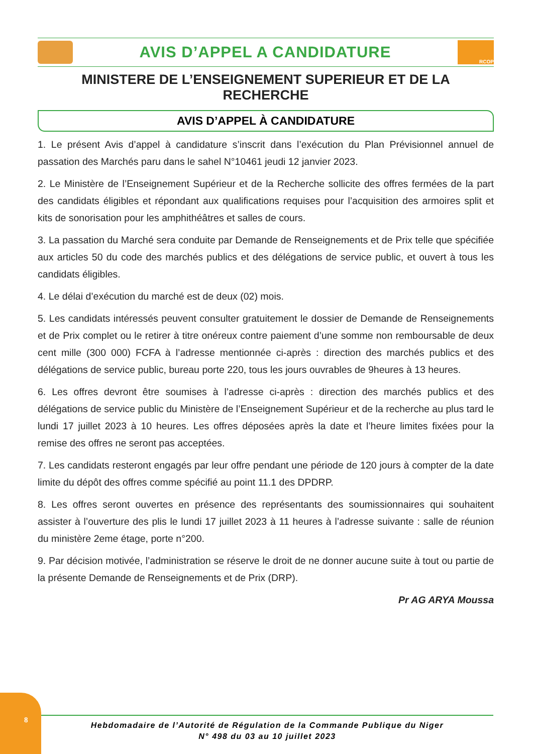AVIS D’APPEL A CANDIDATURE
RCOP
MINISTERE DE L’ENSEIGNEMENT SUPERIEUR ET DE LA RECHERCHE
AVIS D’APPEL À CANDIDATURE
1. Le présent Avis d’appel à candidature s’inscrit dans l’exécution du Plan Prévisionnel annuel de passation des Marchés paru dans le sahel N°10461 jeudi 12 janvier 2023.
2. Le Ministère de l’Enseignement Supérieur et de la Recherche sollicite des offres fermées de la part des candidats éligibles et répondant aux qualifications requises pour l’acquisition des armoires split et kits de sonorisation pour les amphithéâtres et salles de cours.
3. La passation du Marché sera conduite par Demande de Renseignements et de Prix telle que spécifiée aux articles 50 du code des marchés publics et des délégations de service public, et ouvert à tous les candidats éligibles.
4. Le délai d’exécution du marché est de deux (02) mois.
5. Les candidats intéressés peuvent consulter gratuitement le dossier de Demande de Renseignements et de Prix complet ou le retirer à titre onéreux contre paiement d’une somme non remboursable de deux cent mille (300 000) FCFA à l’adresse mentionnée ci-après : direction des marchés publics et des délégations de service public, bureau porte 220, tous les jours ouvrables de 9heures à 13 heures.
6. Les offres devront être soumises à l’adresse ci-après : direction des marchés publics et des délégations de service public du Ministère de l’Enseignement Supérieur et de la recherche au plus tard le lundi 17 juillet 2023 à 10 heures. Les offres déposées après la date et l’heure limites fixées pour la remise des offres ne seront pas acceptées.
7. Les candidats resteront engagés par leur offre pendant une période de 120 jours à compter de la date limite du dépôt des offres comme spécifié au point 11.1 des DPDRP.
8. Les offres seront ouvertes en présence des représentants des soumissionnaires qui souhaitent assister à l’ouverture des plis le lundi 17 juillet 2023 à 11 heures à l’adresse suivante : salle de réunion du ministère 2eme étage, porte n°200.
9. Par décision motivée, l’administration se réserve le droit de ne donner aucune suite à tout ou partie de la présente Demande de Renseignements et de Prix (DRP).
Pr AG ARYA Moussa
8
Hebdomadaire de l’Autorité de Régulation de la Commande Publique du Niger
N° 498 du 03 au 10 juillet 2023